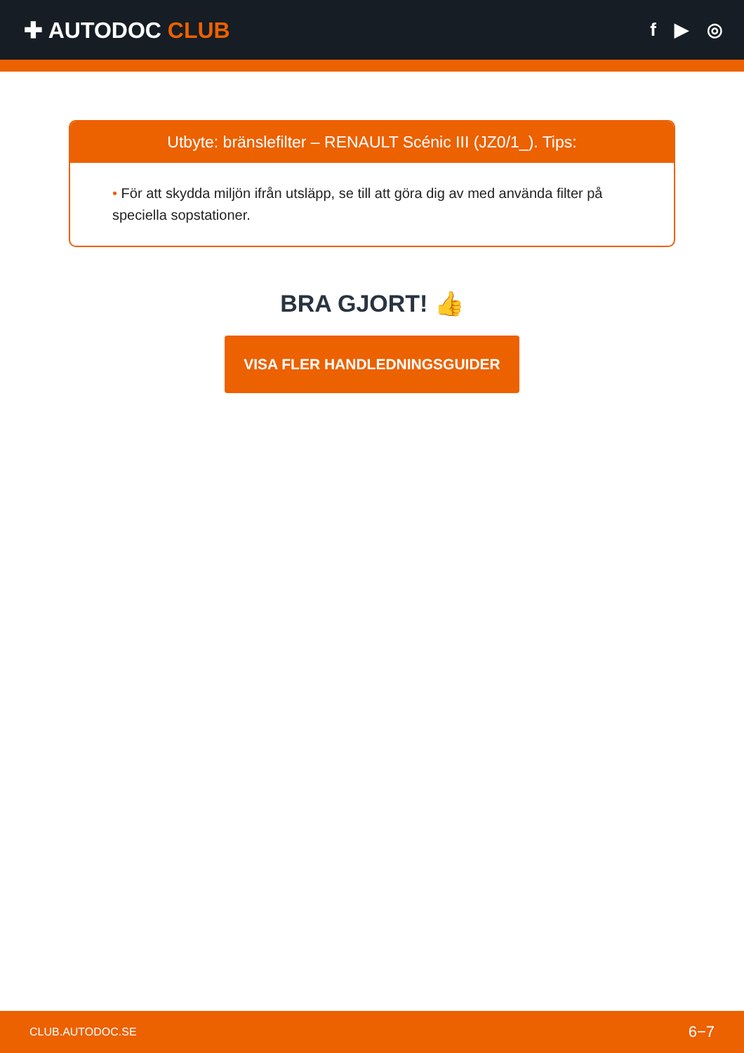✚ AUTODOC CLUB
f ▶ ◎
Utbyte: bränslefilter – RENAULT Scénic III (JZ0/1_). Tips:
• För att skydda miljön ifrån utsläpp, se till att göra dig av med använda filter på speciella sopstationer.
BRA GJORT! 👍
VISA FLER HANDLEDNINGSGUIDER
CLUB.AUTODOC.SE 6−7